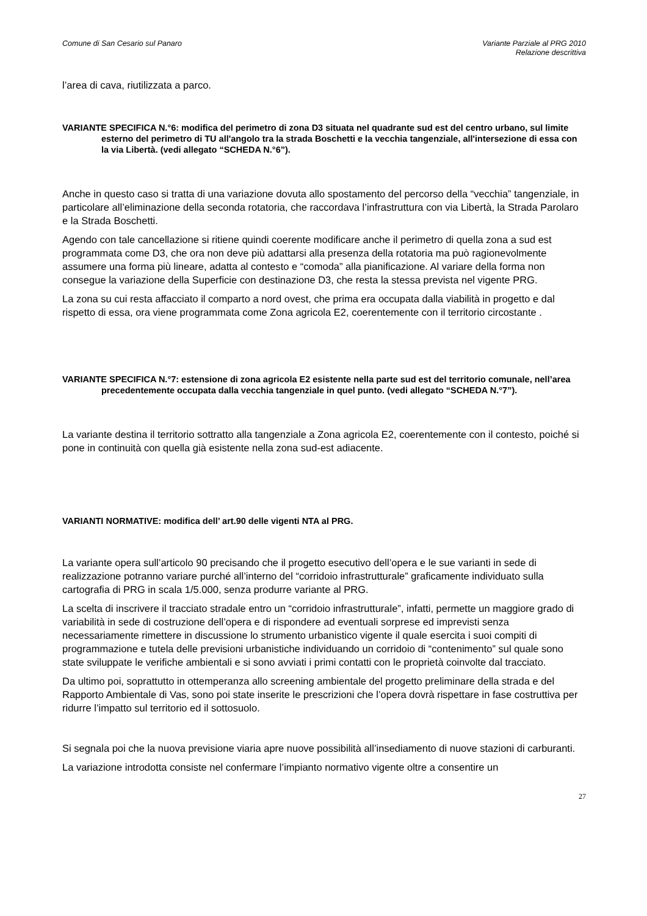Comune di San Cesario sul Panaro
Variante Parziale al PRG 2010
Relazione descrittiva
l’area di cava, riutilizzata a parco.
VARIANTE SPECIFICA N.°6: modifica del perimetro di zona D3 situata nel quadrante sud est del centro urbano, sul limite esterno del perimetro di TU all'angolo tra la strada Boschetti e la vecchia tangenziale, all'intersezione di essa con la via Libertà. (vedi allegato “SCHEDA N.°6”).
Anche in questo caso si tratta di una variazione dovuta allo spostamento del percorso della “vecchia” tangenziale, in particolare all’eliminazione della seconda rotatoria, che raccordava l’infrastruttura con via Libertà, la Strada Parolaro e la Strada Boschetti.
Agendo con tale cancellazione si ritiene quindi coerente modificare anche il perimetro di quella zona a sud est programmata come D3, che ora non deve più adattarsi alla presenza della rotatoria ma può ragionevolmente assumere una forma più lineare, adatta al contesto e “comoda” alla pianificazione. Al variare della forma non consegue la variazione della Superficie con destinazione D3, che resta la stessa prevista nel vigente PRG.
La zona su cui resta affacciato il comparto a nord ovest, che prima era occupata dalla viabilità in progetto e dal rispetto di essa, ora viene programmata come Zona agricola E2, coerentemente con il territorio circostante .
VARIANTE SPECIFICA N.°7: estensione di zona agricola E2 esistente nella parte sud est del territorio comunale, nell’area precedentemente occupata dalla vecchia tangenziale in quel punto. (vedi allegato “SCHEDA N.°7”).
La variante destina il territorio sottratto alla tangenziale a Zona agricola E2, coerentemente con il contesto, poiché si pone in continuità con quella già esistente nella zona sud-est adiacente.
VARIANTI NORMATIVE: modifica dell’ art.90 delle vigenti NTA al PRG.
La variante opera sull’articolo 90 precisando che il progetto esecutivo dell’opera e le sue varianti in sede di realizzazione potranno variare purché all’interno del “corridoio infrastrutturale” graficamente individuato sulla cartografia di PRG in scala 1/5.000, senza produrre variante al PRG.
La scelta di inscrivere il tracciato stradale entro un “corridoio infrastrutturale”, infatti, permette un maggiore grado di variabilità in sede di costruzione dell’opera e di rispondere ad eventuali sorprese ed imprevisti senza necessariamente rimettere in discussione lo strumento urbanistico vigente il quale esercita i suoi compiti di programmazione e tutela delle previsioni urbanistiche individuando un corridoio di “contenimento” sul quale sono state sviluppate le verifiche ambientali e si sono avviati i primi contatti con le proprietà coinvolte dal tracciato.
Da ultimo poi, soprattutto in ottemperanza allo screening ambientale del progetto preliminare della strada e del Rapporto Ambientale di Vas, sono poi state inserite le prescrizioni che l’opera dovrà rispettare in fase costruttiva per ridurre l’impatto sul territorio ed il sottosuolo.
Si segnala poi che la nuova previsione viaria apre nuove possibilità all’insediamento di nuove stazioni di carburanti.
La variazione introdotta consiste nel confermare l’impianto normativo vigente oltre a consentire un
27